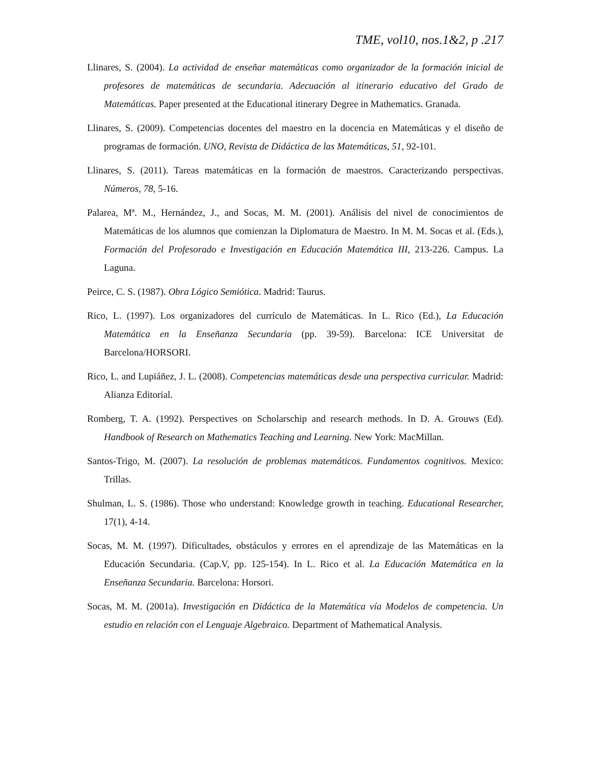TME, vol10, nos.1&2, p .217
Llinares, S. (2004). La actividad de enseñar matemáticas como organizador de la formación inicial de profesores de matemáticas de secundaria. Adecuación al itinerario educativo del Grado de Matemáticas. Paper presented at the Educational itinerary Degree in Mathematics. Granada.
Llinares, S. (2009). Competencias docentes del maestro en la docencia en Matemáticas y el diseño de programas de formación. UNO, Revista de Didáctica de las Matemáticas, 51, 92-101.
Llinares, S. (2011). Tareas matemáticas en la formación de maestros. Caracterizando perspectivas. Números, 78, 5-16.
Palarea, Mª. M., Hernández, J., and Socas, M. M. (2001). Análisis del nivel de conocimientos de Matemáticas de los alumnos que comienzan la Diplomatura de Maestro. In M. M. Socas et al. (Eds.), Formación del Profesorado e Investigación en Educación Matemática III, 213-226. Campus. La Laguna.
Peirce, C. S. (1987). Obra Lógico Semiótica. Madrid: Taurus.
Rico, L. (1997). Los organizadores del currículo de Matemáticas. In L. Rico (Ed.), La Educación Matemática en la Enseñanza Secundaria (pp. 39-59). Barcelona: ICE Universitat de Barcelona/HORSORI.
Rico, L. and Lupiáñez, J. L. (2008). Competencias matemáticas desde una perspectiva curricular. Madrid: Alianza Editorial.
Romberg, T. A. (1992). Perspectives on Scholarschip and research methods. In D. A. Grouws (Ed). Handbook of Research on Mathematics Teaching and Learning. New York: MacMillan.
Santos-Trigo, M. (2007). La resolución de problemas matemáticos. Fundamentos cognitivos. Mexico: Trillas.
Shulman, L. S. (1986). Those who understand: Knowledge growth in teaching. Educational Researcher, 17(1), 4-14.
Socas, M. M. (1997). Dificultades, obstáculos y errores en el aprendizaje de las Matemáticas en la Educación Secundaria. (Cap.V, pp. 125-154). In L. Rico et al. La Educación Matemática en la Enseñanza Secundaria. Barcelona: Horsori.
Socas, M. M. (2001a). Investigación en Didáctica de la Matemática vía Modelos de competencia. Un estudio en relación con el Lenguaje Algebraico. Department of Mathematical Analysis.